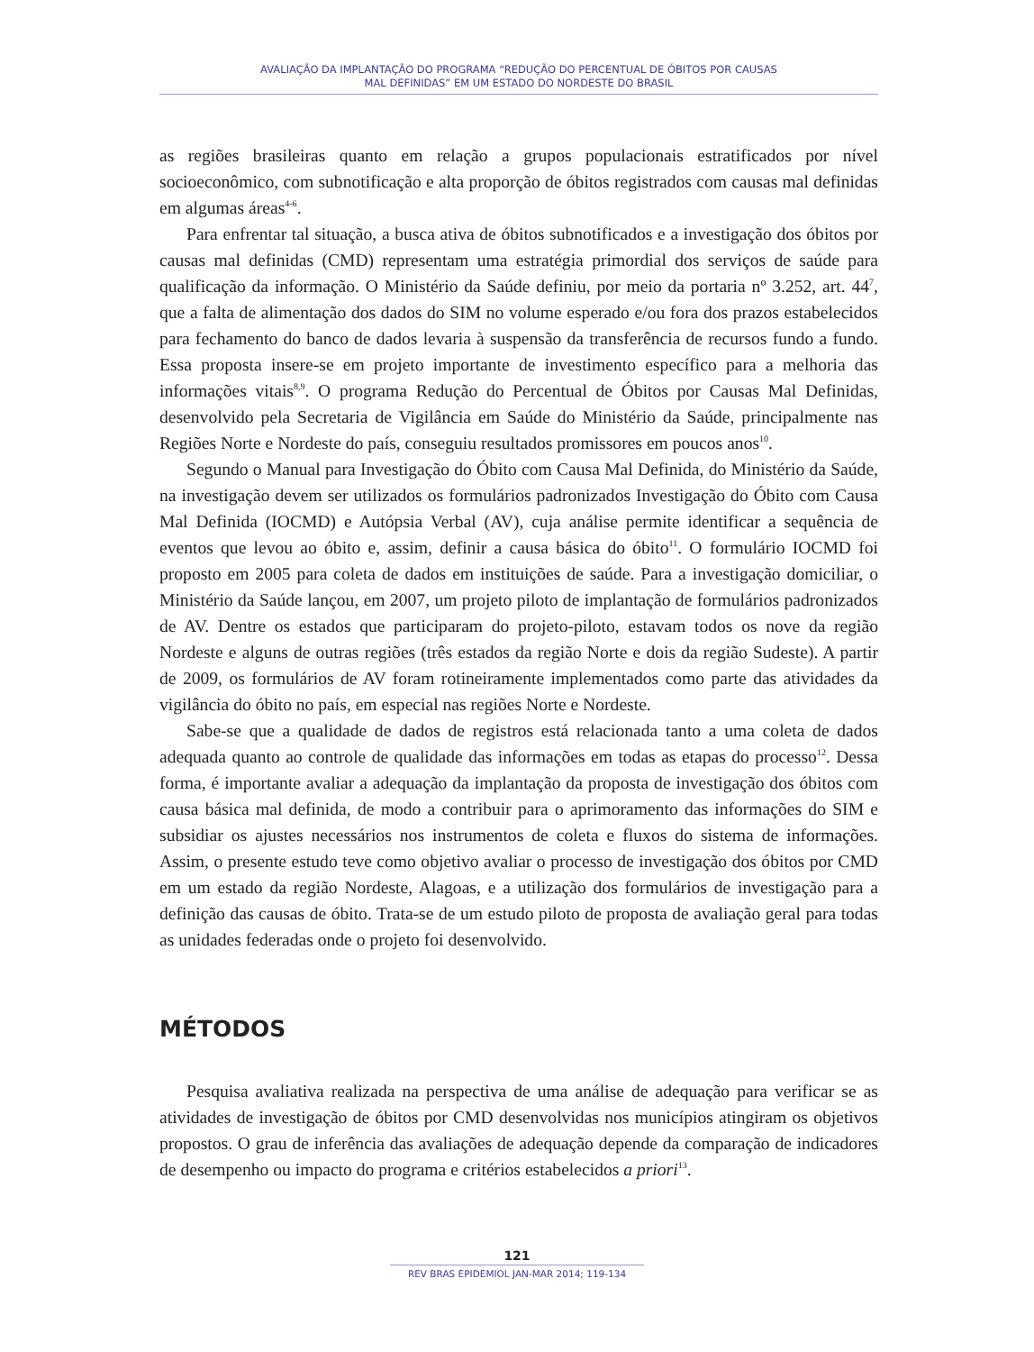AVALIAÇÃO DA IMPLANTAÇÃO DO PROGRAMA “REDUÇÃO DO PERCENTUAL DE ÓBITOS POR CAUSAS
MAL DEFINIDAS” EM UM ESTADO DO NORDESTE DO BRASIL
as regiões brasileiras quanto em relação a grupos populacionais estratificados por nível socioeconômico, com subnotificação e alta proporção de óbitos registrados com causas mal definidas em algumas áreas<sup>4-6</sup>.
Para enfrentar tal situação, a busca ativa de óbitos subnotificados e a investigação dos óbitos por causas mal definidas (CMD) representam uma estratégia primordial dos serviços de saúde para qualificação da informação. O Ministério da Saúde definiu, por meio da portaria nº 3.252, art. 44<sup>7</sup>, que a falta de alimentação dos dados do SIM no volume esperado e/ou fora dos prazos estabelecidos para fechamento do banco de dados levaria à suspensão da transferência de recursos fundo a fundo. Essa proposta insere-se em projeto importante de investimento específico para a melhoria das informações vitais<sup>8,9</sup>. O programa Redução do Percentual de Óbitos por Causas Mal Definidas, desenvolvido pela Secretaria de Vigilância em Saúde do Ministério da Saúde, principalmente nas Regiões Norte e Nordeste do país, conseguiu resultados promissores em poucos anos<sup>10</sup>.
Segundo o Manual para Investigação do Óbito com Causa Mal Definida, do Ministério da Saúde, na investigação devem ser utilizados os formulários padronizados Investigação do Óbito com Causa Mal Definida (IOCMD) e Autópsia Verbal (AV), cuja análise permite identificar a sequência de eventos que levou ao óbito e, assim, definir a causa básica do óbito<sup>11</sup>. O formulário IOCMD foi proposto em 2005 para coleta de dados em instituições de saúde. Para a investigação domiciliar, o Ministério da Saúde lançou, em 2007, um projeto piloto de implantação de formulários padronizados de AV. Dentre os estados que participaram do projeto-piloto, estavam todos os nove da região Nordeste e alguns de outras regiões (três estados da região Norte e dois da região Sudeste). A partir de 2009, os formulários de AV foram rotineiramente implementados como parte das atividades da vigilância do óbito no país, em especial nas regiões Norte e Nordeste.
Sabe-se que a qualidade de dados de registros está relacionada tanto a uma coleta de dados adequada quanto ao controle de qualidade das informações em todas as etapas do processo<sup>12</sup>. Dessa forma, é importante avaliar a adequação da implantação da proposta de investigação dos óbitos com causa básica mal definida, de modo a contribuir para o aprimoramento das informações do SIM e subsidiar os ajustes necessários nos instrumentos de coleta e fluxos do sistema de informações. Assim, o presente estudo teve como objetivo avaliar o processo de investigação dos óbitos por CMD em um estado da região Nordeste, Alagoas, e a utilização dos formulários de investigação para a definição das causas de óbito. Trata-se de um estudo piloto de proposta de avaliação geral para todas as unidades federadas onde o projeto foi desenvolvido.
MÉTODOS
Pesquisa avaliativa realizada na perspectiva de uma análise de adequação para verificar se as atividades de investigação de óbitos por CMD desenvolvidas nos municípios atingiram os objetivos propostos. O grau de inferência das avaliações de adequação depende da comparação de indicadores de desempenho ou impacto do programa e critérios estabelecidos a priori<sup>13</sup>.
121
REV BRAS EPIDEMIOL JAN-MAR 2014; 119-134